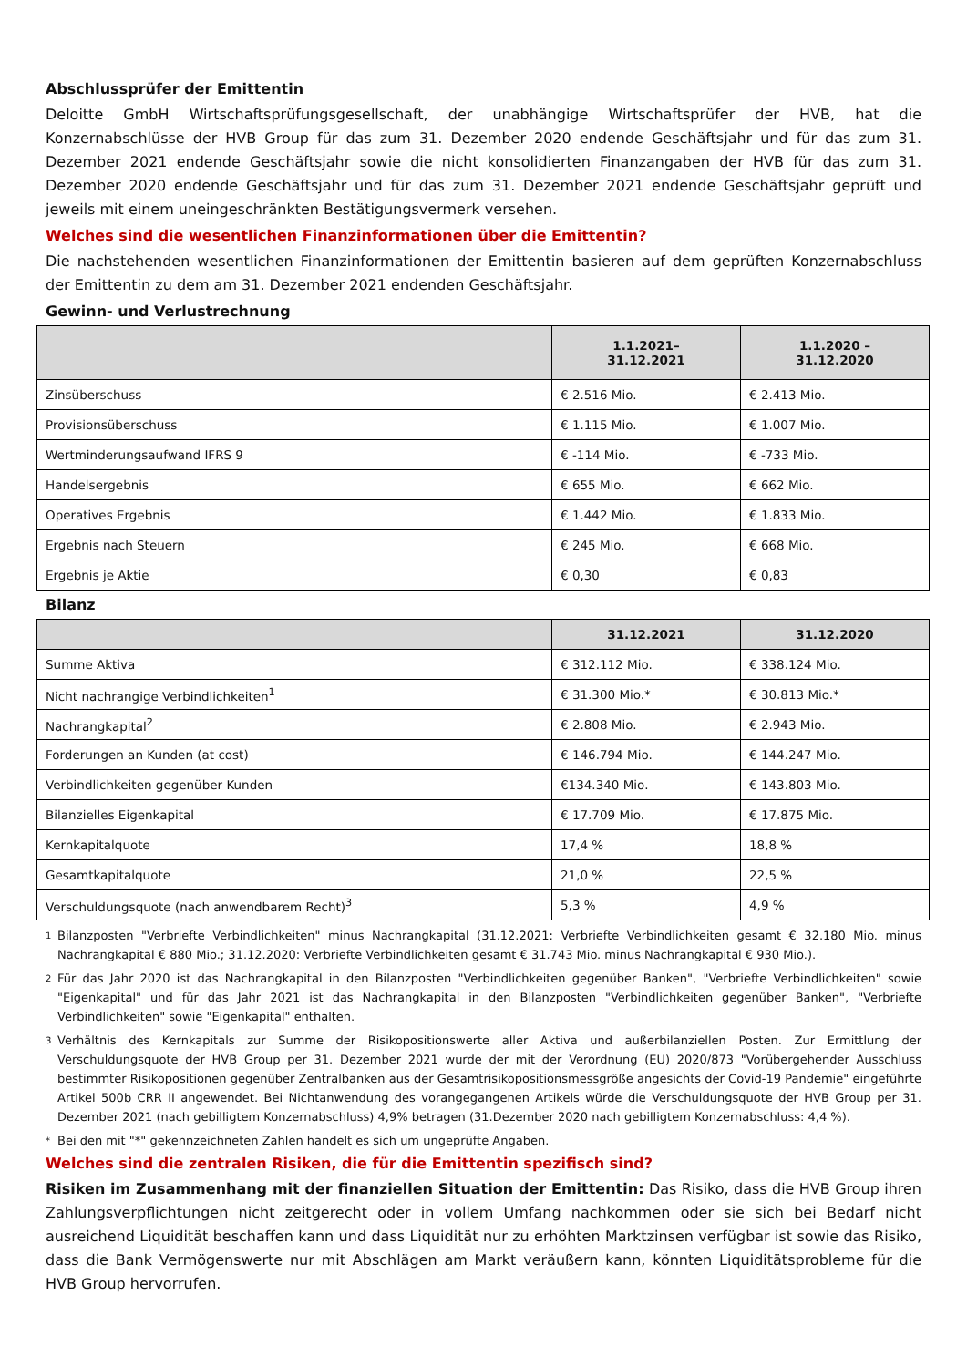Abschlussprüfer der Emittentin
Deloitte GmbH Wirtschaftsprüfungsgesellschaft, der unabhängige Wirtschaftsprüfer der HVB, hat die Konzernabschlüsse der HVB Group für das zum 31. Dezember 2020 endende Geschäftsjahr und für das zum 31. Dezember 2021 endende Geschäftsjahr sowie die nicht konsolidierten Finanzangaben der HVB für das zum 31. Dezember 2020 endende Geschäftsjahr und für das zum 31. Dezember 2021 endende Geschäftsjahr geprüft und jeweils mit einem uneingeschränkten Bestätigungsvermerk versehen.
Welches sind die wesentlichen Finanzinformationen über die Emittentin?
Die nachstehenden wesentlichen Finanzinformationen der Emittentin basieren auf dem geprüften Konzernabschluss der Emittentin zu dem am 31. Dezember 2021 endenden Geschäftsjahr.
Gewinn- und Verlustrechnung
| | 1.1.2021– 31.12.2021 | 1.1.2020 – 31.12.2020 |
| --- | --- | --- |
| Zinsüberschuss | € 2.516 Mio. | € 2.413 Mio. |
| Provisionsüberschuss | € 1.115 Mio. | € 1.007 Mio. |
| Wertminderungsaufwand IFRS 9 | € -114 Mio. | € -733 Mio. |
| Handelsergebnis | € 655 Mio. | € 662 Mio. |
| Operatives Ergebnis | € 1.442 Mio. | € 1.833 Mio. |
| Ergebnis nach Steuern | € 245 Mio. | € 668 Mio. |
| Ergebnis je Aktie | € 0,30 | € 0,83 |
Bilanz
| | 31.12.2021 | 31.12.2020 |
| --- | --- | --- |
| Summe Aktiva | € 312.112 Mio. | € 338.124 Mio. |
| Nicht nachrangige Verbindlichkeiten<sup>1</sup> | € 31.300 Mio.* | € 30.813 Mio.* |
| Nachrangkapital<sup>2</sup> | € 2.808 Mio. | € 2.943 Mio. |
| Forderungen an Kunden (at cost) | € 146.794 Mio. | € 144.247 Mio. |
| Verbindlichkeiten gegenüber Kunden | €134.340 Mio. | € 143.803 Mio. |
| Bilanzielles Eigenkapital | € 17.709 Mio. | € 17.875 Mio. |
| Kernkapitalquote | 17,4 % | 18,8 % |
| Gesamtkapitalquote | 21,0 % | 22,5 % |
| Verschuldungsquote (nach anwendbarem Recht)<sup>3</sup> | 5,3 % | 4,9 % |
1 Bilanzposten "Verbriefte Verbindlichkeiten" minus Nachrangkapital (31.12.2021: Verbriefte Verbindlichkeiten gesamt € 32.180 Mio. minus Nachrangkapital € 880 Mio.; 31.12.2020: Verbriefte Verbindlichkeiten gesamt € 31.743 Mio. minus Nachrangkapital € 930 Mio.).
2 Für das Jahr 2020 ist das Nachrangkapital in den Bilanzposten "Verbindlichkeiten gegenüber Banken", "Verbriefte Verbindlichkeiten" sowie "Eigenkapital" und für das Jahr 2021 ist das Nachrangkapital in den Bilanzposten "Verbindlichkeiten gegenüber Banken", "Verbriefte Verbindlichkeiten" sowie "Eigenkapital" enthalten.
3 Verhältnis des Kernkapitals zur Summe der Risikopositionswerte aller Aktiva und außerbilanziellen Posten. Zur Ermittlung der Verschuldungsquote der HVB Group per 31. Dezember 2021 wurde der mit der Verordnung (EU) 2020/873 "Vorübergehender Ausschluss bestimmter Risikopositionen gegenüber Zentralbanken aus der Gesamtrisikopositionsmessgröße angesichts der Covid-19 Pandemie" eingeführte Artikel 500b CRR II angewendet. Bei Nichtanwendung des vorangegangenen Artikels würde die Verschuldungsquote der HVB Group per 31. Dezember 2021 (nach gebilligtem Konzernabschluss) 4,9% betragen (31.Dezember 2020 nach gebilligtem Konzernabschluss: 4,4 %).
* Bei den mit "*" gekennzeichneten Zahlen handelt es sich um ungeprüfte Angaben.
Welches sind die zentralen Risiken, die für die Emittentin spezifisch sind?
Risiken im Zusammenhang mit der finanziellen Situation der Emittentin: Das Risiko, dass die HVB Group ihren Zahlungsverpflichtungen nicht zeitgerecht oder in vollem Umfang nachkommen oder sie sich bei Bedarf nicht ausreichend Liquidität beschaffen kann und dass Liquidität nur zu erhöhten Marktzinsen verfügbar ist sowie das Risiko, dass die Bank Vermögenswerte nur mit Abschlägen am Markt veräußern kann, könnten Liquiditätsprobleme für die HVB Group hervorrufen.